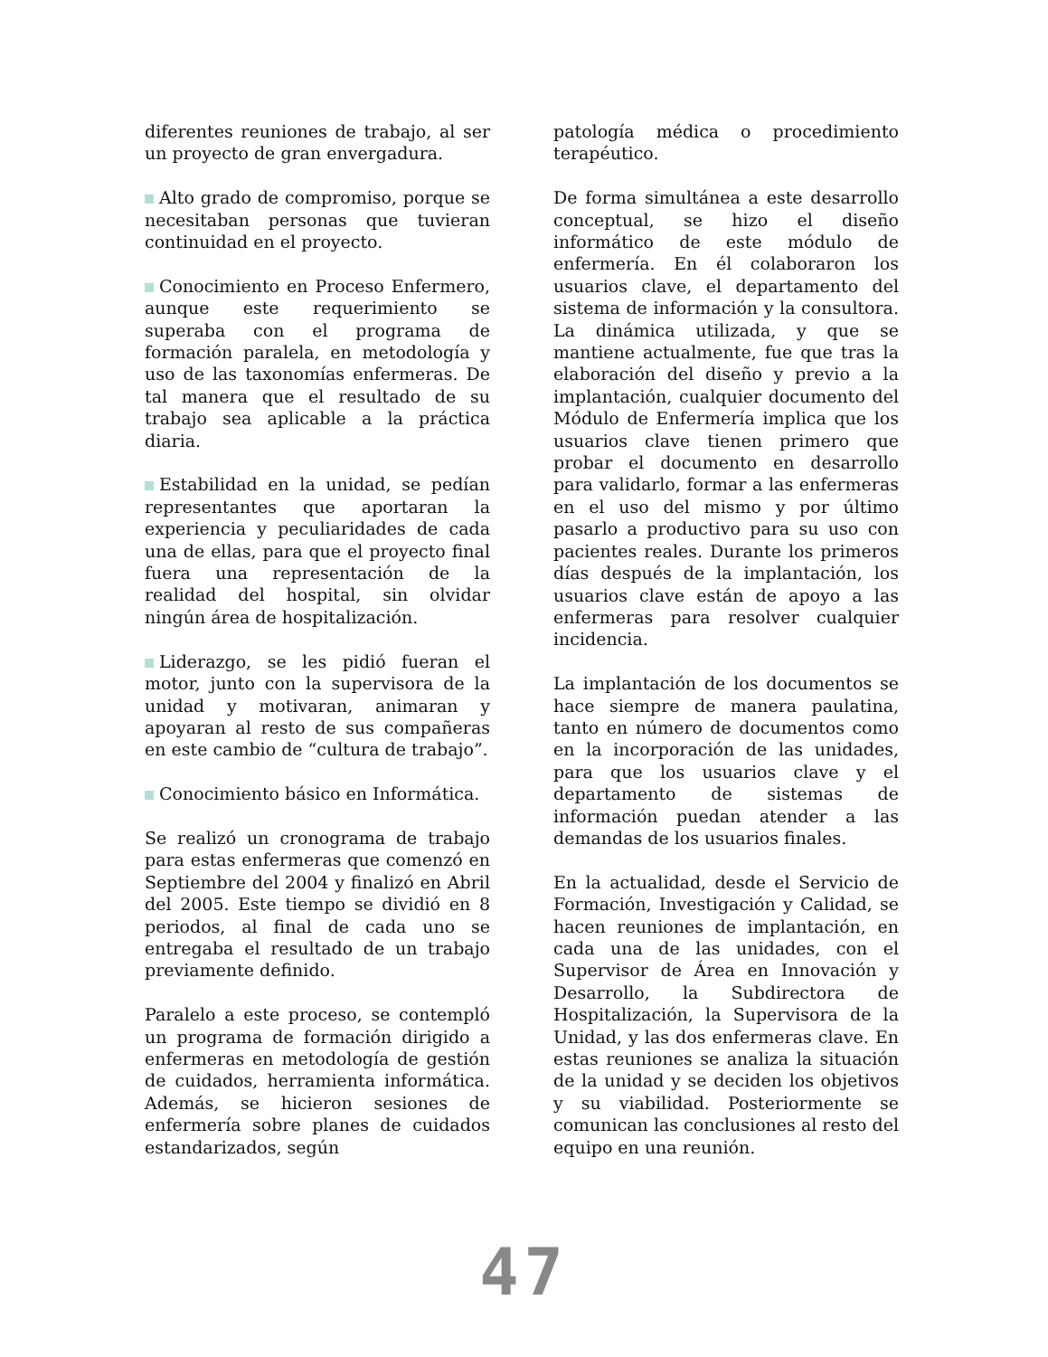diferentes reuniones de trabajo, al ser un proyecto de gran envergadura.
Alto grado de compromiso, porque se necesitaban personas que tuvieran continuidad en el proyecto.
Conocimiento en Proceso Enfermero, aunque este requerimiento se superaba con el programa de formación paralela, en metodología y uso de las taxonomías enfermeras. De tal manera que el resultado de su trabajo sea aplicable a la práctica diaria.
Estabilidad en la unidad, se pedían representantes que aportaran la experiencia y peculiaridades de cada una de ellas, para que el proyecto final fuera una representación de la realidad del hospital, sin olvidar ningún área de hospitalización.
Liderazgo, se les pidió fueran el motor, junto con la supervisora de la unidad y motivaran, animaran y apoyaran al resto de sus compañeras en este cambio de “cultura de trabajo”.
Conocimiento básico en Informática.
Se realizó un cronograma de trabajo para estas enfermeras que comenzó en Septiembre del 2004 y finalizó en Abril del 2005. Este tiempo se dividió en 8 periodos, al final de cada uno se entregaba el resultado de un trabajo previamente definido.
Paralelo a este proceso, se contempló un programa de formación dirigido a enfermeras en metodología de gestión de cuidados, herramienta informática. Además, se hicieron sesiones de enfermería sobre planes de cuidados estandarizados, según
patología médica o procedimiento terapéutico.
De forma simultánea a este desarrollo conceptual, se hizo el diseño informático de este módulo de enfermería. En él colaboraron los usuarios clave, el departamento del sistema de información y la consultora. La dinámica utilizada, y que se mantiene actualmente, fue que tras la elaboración del diseño y previo a la implantación, cualquier documento del Módulo de Enfermería implica que los usuarios clave tienen primero que probar el documento en desarrollo para validarlo, formar a las enfermeras en el uso del mismo y por último pasarlo a productivo para su uso con pacientes reales. Durante los primeros días después de la implantación, los usuarios clave están de apoyo a las enfermeras para resolver cualquier incidencia.
La implantación de los documentos se hace siempre de manera paulatina, tanto en número de documentos como en la incorporación de las unidades, para que los usuarios clave y el departamento de sistemas de información puedan atender a las demandas de los usuarios finales.
En la actualidad, desde el Servicio de Formación, Investigación y Calidad, se hacen reuniones de implantación, en cada una de las unidades, con el Supervisor de Área en Innovación y Desarrollo, la Subdirectora de Hospitalización, la Supervisora de la Unidad, y las dos enfermeras clave. En estas reuniones se analiza la situación de la unidad y se deciden los objetivos y su viabilidad. Posteriormente se comunican las conclusiones al resto del equipo en una reunión.
47